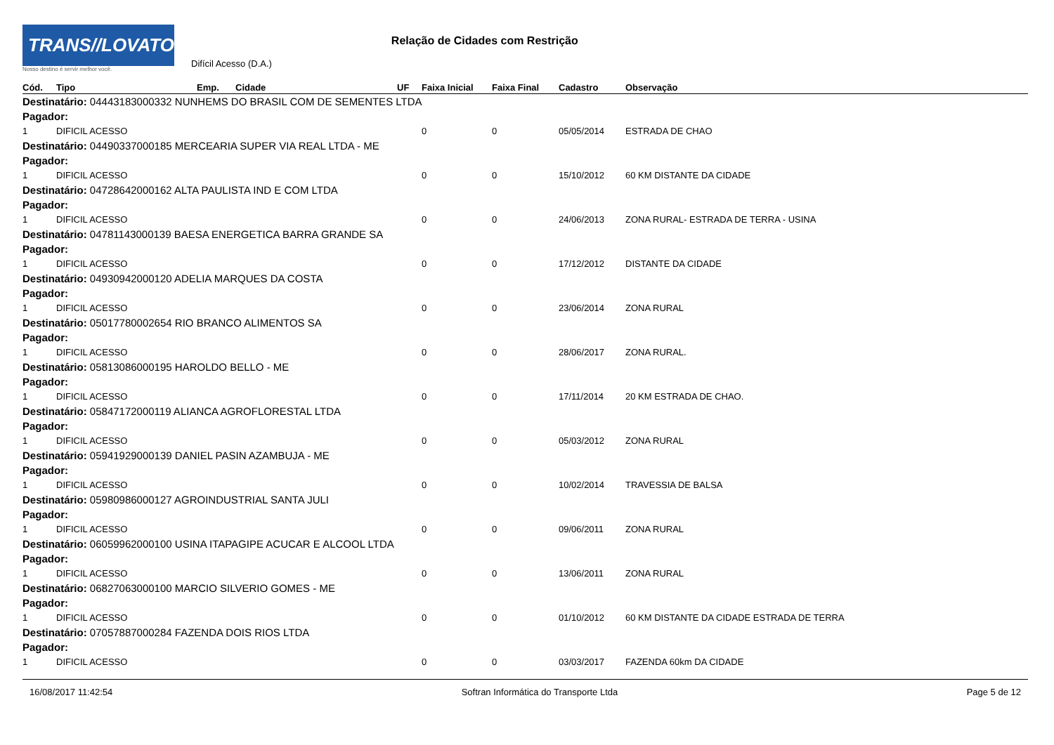TRANS//LOVATO
Nosso destino é servir melhor você.
Difícil Acesso (D.A.)
Relação de Cidades com Restrição
| Cód. | Tipo | Emp. | Cidade | UF | Faixa Inicial | Faixa Final | Cadastro | Observação |
| --- | --- | --- | --- | --- | --- | --- | --- | --- |
| Destinatário: 04443183000332 NUNHEMS DO BRASIL COM DE SEMENTES LTDA | | | | | | | | |
| Pagador: | | | | | | | | |
| 1 | DIFICIL ACESSO | | | | 0 | 0 | 05/05/2014 | ESTRADA DE CHAO |
| Destinatário: 04490337000185 MERCEARIA SUPER VIA REAL LTDA - ME | | | | | | | | |
| Pagador: | | | | | | | | |
| 1 | DIFICIL ACESSO | | | | 0 | 0 | 15/10/2012 | 60 KM DISTANTE DA CIDADE |
| Destinatário: 04728642000162 ALTA PAULISTA IND E COM LTDA | | | | | | | | |
| Pagador: | | | | | | | | |
| 1 | DIFICIL ACESSO | | | | 0 | 0 | 24/06/2013 | ZONA RURAL- ESTRADA DE TERRA - USINA |
| Destinatário: 04781143000139 BAESA ENERGETICA BARRA GRANDE SA | | | | | | | | |
| Pagador: | | | | | | | | |
| 1 | DIFICIL ACESSO | | | | 0 | 0 | 17/12/2012 | DISTANTE DA CIDADE |
| Destinatário: 04930942000120 ADELIA MARQUES DA COSTA | | | | | | | | |
| Pagador: | | | | | | | | |
| 1 | DIFICIL ACESSO | | | | 0 | 0 | 23/06/2014 | ZONA RURAL |
| Destinatário: 05017780002654 RIO BRANCO ALIMENTOS SA | | | | | | | | |
| Pagador: | | | | | | | | |
| 1 | DIFICIL ACESSO | | | | 0 | 0 | 28/06/2017 | ZONA RURAL. |
| Destinatário: 05813086000195 HAROLDO BELLO - ME | | | | | | | | |
| Pagador: | | | | | | | | |
| 1 | DIFICIL ACESSO | | | | 0 | 0 | 17/11/2014 | 20 KM ESTRADA DE CHAO. |
| Destinatário: 05847172000119 ALIANCA AGROFLORESTAL LTDA | | | | | | | | |
| Pagador: | | | | | | | | |
| 1 | DIFICIL ACESSO | | | | 0 | 0 | 05/03/2012 | ZONA RURAL |
| Destinatário: 05941929000139 DANIEL PASIN AZAMBUJA - ME | | | | | | | | |
| Pagador: | | | | | | | | |
| 1 | DIFICIL ACESSO | | | | 0 | 0 | 10/02/2014 | TRAVESSIA DE BALSA |
| Destinatário: 05980986000127 AGROINDUSTRIAL SANTA JULI | | | | | | | | |
| Pagador: | | | | | | | | |
| 1 | DIFICIL ACESSO | | | | 0 | 0 | 09/06/2011 | ZONA RURAL |
| Destinatário: 06059962000100 USINA ITAPAGIPE ACUCAR E ALCOOL LTDA | | | | | | | | |
| Pagador: | | | | | | | | |
| 1 | DIFICIL ACESSO | | | | 0 | 0 | 13/06/2011 | ZONA RURAL |
| Destinatário: 06827063000100 MARCIO SILVERIO GOMES - ME | | | | | | | | |
| Pagador: | | | | | | | | |
| 1 | DIFICIL ACESSO | | | | 0 | 0 | 01/10/2012 | 60 KM DISTANTE DA CIDADE ESTRADA DE TERRA |
| Destinatário: 07057887000284 FAZENDA DOIS RIOS LTDA | | | | | | | | |
| Pagador: | | | | | | | | |
| 1 | DIFICIL ACESSO | | | | 0 | 0 | 03/03/2017 | FAZENDA 60km DA CIDADE |
16/08/2017 11:42:54 Softran Informática do Transporte Ltda Page 5 de 12